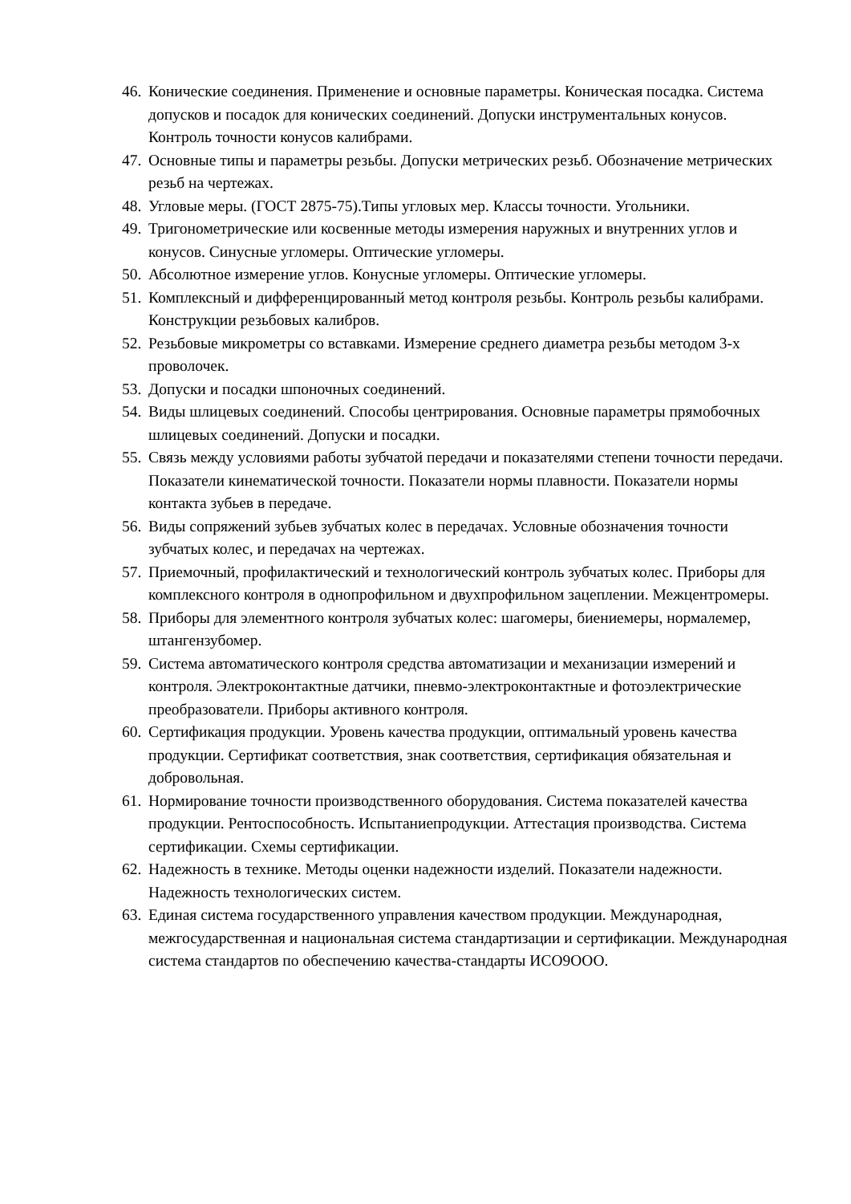46. Конические соединения. Применение и основные параметры. Коническая посадка. Система допусков и посадок для конических соединений. Допуски инструментальных конусов. Контроль точности конусов калибрами.
47. Основные типы и параметры резьбы. Допуски метрических резьб. Обозначение метрических резьб на чертежах.
48. Угловые меры. (ГОСТ 2875-75).Типы угловых мер. Классы точности. Угольники.
49. Тригонометрические или косвенные методы измерения наружных и внутренних углов и конусов. Синусные угломеры. Оптические угломеры.
50. Абсолютное измерение углов. Конусные угломеры. Оптические угломеры.
51. Комплексный и дифференцированный метод контроля резьбы. Контроль резьбы калибрами. Конструкции резьбовых калибров.
52. Резьбовые микрометры со вставками. Измерение среднего диаметра резьбы методом 3-х проволочек.
53. Допуски и посадки шпоночных соединений.
54. Виды шлицевых соединений. Способы центрирования. Основные параметры прямобочных шлицевых соединений. Допуски и посадки.
55. Связь между условиями работы зубчатой передачи и показателями степени точности передачи. Показатели кинематической точности. Показатели нормы плавности. Показатели нормы контакта зубьев в передаче.
56. Виды сопряжений зубьев зубчатых колес в передачах. Условные обозначения точности зубчатых колес, и передачах на чертежах.
57. Приемочный, профилактический и технологический контроль зубчатых колес. Приборы для комплексного контроля в однопрофильном и двухпрофильном зацеплении. Межцентромеры.
58. Приборы для элементного контроля зубчатых колес: шагомеры, биениемеры, нормалемер, штангензубомер.
59. Система автоматического контроля средства автоматизации и механизации измерений и контроля. Электроконтактные датчики, пневмо-электроконтактные и фотоэлектрические преобразователи. Приборы активного контроля.
60. Сертификация продукции. Уровень качества продукции, оптимальный уровень качества продукции. Сертификат соответствия, знак соответствия, сертификация обязательная и добровольная.
61. Нормирование точности производственного оборудования. Система показателей качества продукции. Рентоспособность. Испытаниепродукции. Аттестация производства. Система сертификации. Схемы сертификации.
62. Надежность в технике. Методы оценки надежности изделий. Показатели надежности. Надежность технологических систем.
63. Единая система государственного управления качеством продукции. Международная, межгосударственная и национальная система стандартизации и сертификации. Международная система стандартов по обеспечению качества-стандарты ИСО9ООО.